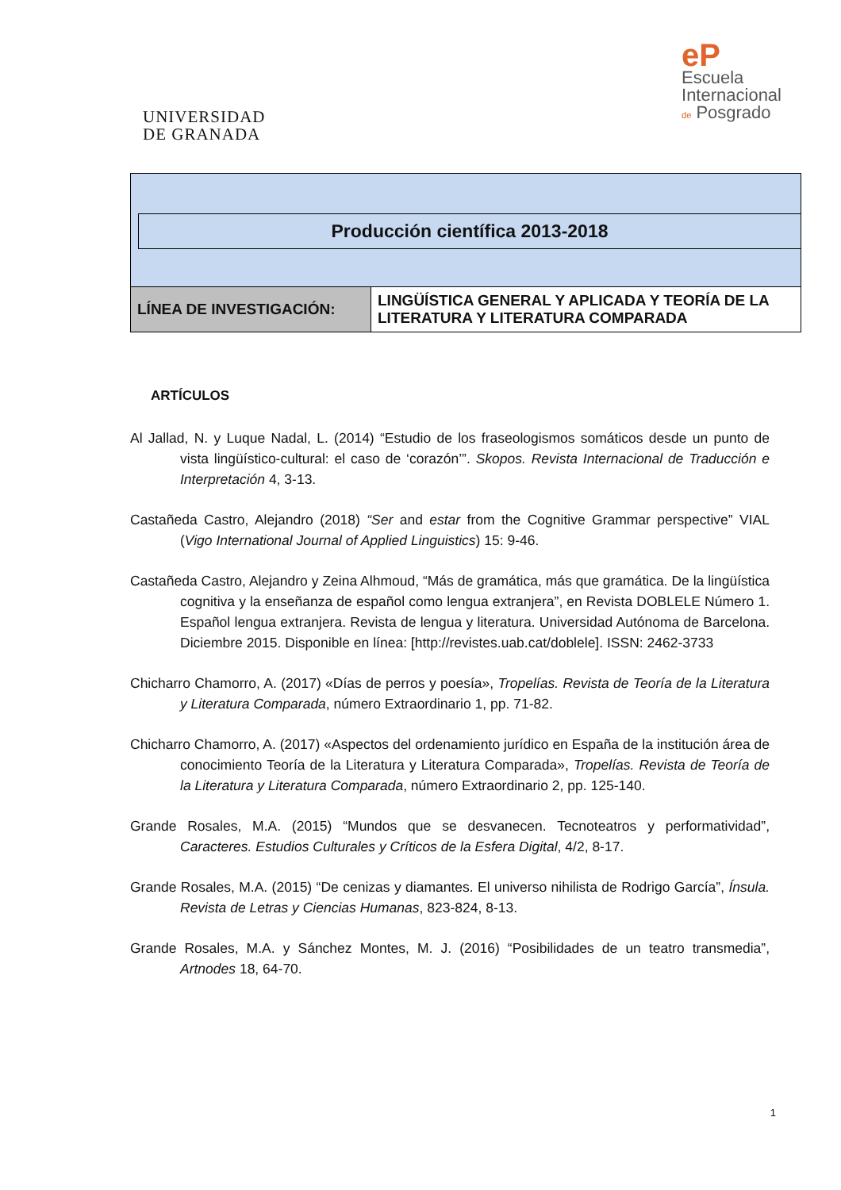UNIVERSIDAD
DE GRANADA
eP
Escuela
Internacional
de Posgrado
Producción científica 2013-2018
| LÍNEA DE INVESTIGACIÓN: | LINGÜÍSTICA GENERAL Y APLICADA Y TEORÍA DE LA LITERATURA Y LITERATURA COMPARADA |
ARTÍCULOS
Al Jallad, N. y Luque Nadal, L. (2014) “Estudio de los fraseologismos somáticos desde un punto de vista lingüístico-cultural: el caso de ‘corazón’”. Skopos. Revista Internacional de Traducción e Interpretación 4, 3-13.
Castañeda Castro, Alejandro (2018) “Ser and estar from the Cognitive Grammar perspective” VIAL (Vigo International Journal of Applied Linguistics) 15: 9-46.
Castañeda Castro, Alejandro y Zeina Alhmoud, “Más de gramática, más que gramática. De la lingüística cognitiva y la enseñanza de español como lengua extranjera”, en Revista DOBLELE Número 1. Español lengua extranjera. Revista de lengua y literatura. Universidad Autónoma de Barcelona. Diciembre 2015. Disponible en línea: [http://revistes.uab.cat/doblele]. ISSN: 2462-3733
Chicharro Chamorro, A. (2017) «Días de perros y poesía», Tropelías. Revista de Teoría de la Literatura y Literatura Comparada, número Extraordinario 1, pp. 71-82.
Chicharro Chamorro, A. (2017) «Aspectos del ordenamiento jurídico en España de la institución área de conocimiento Teoría de la Literatura y Literatura Comparada», Tropelías. Revista de Teoría de la Literatura y Literatura Comparada, número Extraordinario 2, pp. 125-140.
Grande Rosales, M.A. (2015) “Mundos que se desvanecen. Tecnoteatros y performatividad”, Caracteres. Estudios Culturales y Críticos de la Esfera Digital, 4/2, 8-17.
Grande Rosales, M.A. (2015) “De cenizas y diamantes. El universo nihilista de Rodrigo García”, Ínsula. Revista de Letras y Ciencias Humanas, 823-824, 8-13.
Grande Rosales, M.A. y Sánchez Montes, M. J. (2016) “Posibilidades de un teatro transmedia”, Artnodes 18, 64-70.
1